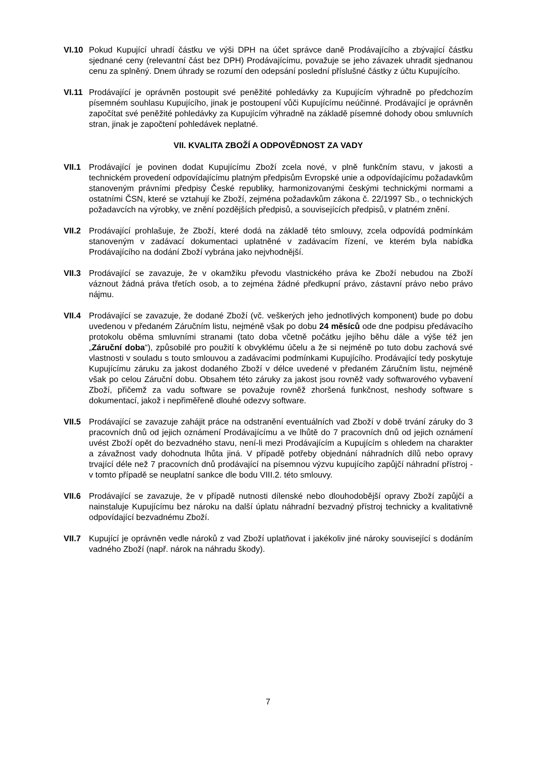VI.10 Pokud Kupující uhradí částku ve výši DPH na účet správce daně Prodávajícího a zbývající částku sjednané ceny (relevantní část bez DPH) Prodávajícímu, považuje se jeho závazek uhradit sjednanou cenu za splněný. Dnem úhrady se rozumí den odepsání poslední příslušné částky z účtu Kupujícího.
VI.11 Prodávající je oprávněn postoupit své peněžité pohledávky za Kupujícím výhradně po předchozím písemném souhlasu Kupujícího, jinak je postoupení vůči Kupujícímu neúčinné. Prodávající je oprávněn započítat své peněžité pohledávky za Kupujícím výhradně na základě písemné dohody obou smluvních stran, jinak je započtení pohledávek neplatné.
VII. KVALITA ZBOŽÍ A ODPOVĚDNOST ZA VADY
VII.1 Prodávající je povinen dodat Kupujícímu Zboží zcela nové, v plně funkčním stavu, v jakosti a technickém provedení odpovídajícímu platným předpisům Evropské unie a odpovídajícímu požadavkům stanoveným právními předpisy České republiky, harmonizovanými českými technickými normami a ostatními ČSN, které se vztahují ke Zboží, zejména požadavkům zákona č. 22/1997 Sb., o technických požadavcích na výrobky, ve znění pozdějších předpisů, a souvisejících předpisů, v platném znění.
VII.2 Prodávající prohlašuje, že Zboží, které dodá na základě této smlouvy, zcela odpovídá podmínkám stanoveným v zadávací dokumentaci uplatněné v zadávacím řízení, ve kterém byla nabídka Prodávajícího na dodání Zboží vybrána jako nejvhodnější.
VII.3 Prodávající se zavazuje, že v okamžiku převodu vlastnického práva ke Zboží nebudou na Zboží váznout žádná práva třetích osob, a to zejména žádné předkupní právo, zástavní právo nebo právo nájmu.
VII.4 Prodávající se zavazuje, že dodané Zboží (vč. veškerých jeho jednotlivých komponent) bude po dobu uvedenou v předaném Záručním listu, nejméně však po dobu 24 měsíců ode dne podpisu předávacího protokolu oběma smluvními stranami (tato doba včetně počátku jejího běhu dále a výše též jen „Záruční doba“), způsobilé pro použití k obvyklému účelu a že si nejméně po tuto dobu zachová své vlastnosti v souladu s touto smlouvou a zadávacími podmínkami Kupujícího. Prodávající tedy poskytuje Kupujícímu záruku za jakost dodaného Zboží v délce uvedené v předaném Záručním listu, nejméně však po celou Záruční dobu. Obsahem této záruky za jakost jsou rovněž vady softwarového vybavení Zboží, přičemž za vadu software se považuje rovněž zhoršená funkčnost, neshody software s dokumentací, jakož i nepřiměřeně dlouhé odezvy software.
VII.5 Prodávající se zavazuje zahájit práce na odstranění eventuálních vad Zboží v době trvání záruky do 3 pracovních dnů od jejich oznámení Prodávajícímu a ve lhůtě do 7 pracovních dnů od jejich oznámení uvést Zboží opět do bezvadného stavu, není-li mezi Prodávajícím a Kupujícím s ohledem na charakter a závažnost vady dohodnuta lhůta jiná. V případě potřeby objednání náhradních dílů nebo opravy trvající déle než 7 pracovních dnů prodávající na písemnou výzvu kupujícího zapůjčí náhradní přístroj - v tomto případě se neuplatní sankce dle bodu VIII.2. této smlouvy.
VII.6 Prodávající se zavazuje, že v případě nutnosti dílenské nebo dlouhodobější opravy Zboží zapůjčí a nainstaluje Kupujícímu bez nároku na další úplatu náhradní bezvadný přístroj technicky a kvalitativně odpovídající bezvadnému Zboží.
VII.7 Kupující je oprávněn vedle nároků z vad Zboží uplatňovat i jakékoliv jiné nároky související s dodáním vadného Zboží (např. nárok na náhradu škody).
7